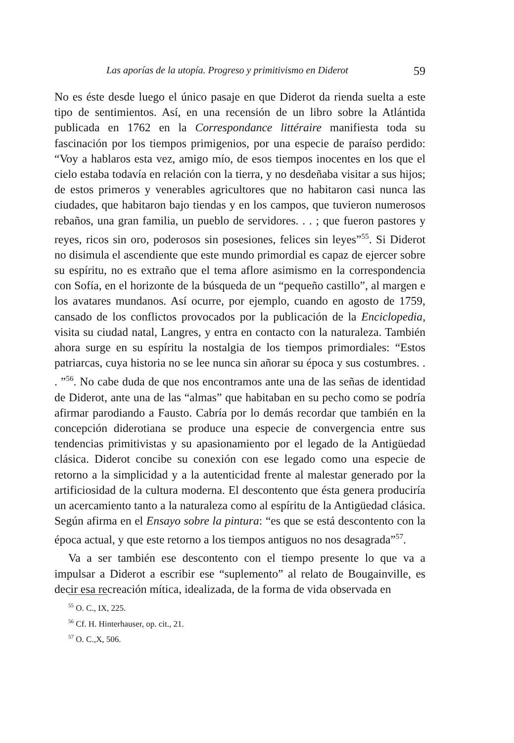Las aporías de la utopía. Progreso y primitivismo en Diderot 59
No es éste desde luego el único pasaje en que Diderot da rienda suelta a este tipo de sentimientos. Así, en una recensión de un libro sobre la Atlántida publicada en 1762 en la Correspondance littéraire manifiesta toda su fascinación por los tiempos primigenios, por una especie de paraíso perdido: “Voy a hablaros esta vez, amigo mío, de esos tiempos inocentes en los que el cielo estaba todavía en relación con la tierra, y no desdeñaba visitar a sus hijos; de estos primeros y venerables agricultores que no habitaron casi nunca las ciudades, que habitaron bajo tiendas y en los campos, que tuvieron numerosos rebaños, una gran familia, un pueblo de servidores. . . ; que fueron pastores y reyes, ricos sin oro, poderosos sin posesiones, felices sin leyes”<sup>55</sup>. Si Diderot no disimula el ascendiente que este mundo primordial es capaz de ejercer sobre su espíritu, no es extraño que el tema aflore asimismo en la correspondencia con Sofía, en el horizonte de la búsqueda de un “pequeño castillo”, al margen e los avatares mundanos. Así ocurre, por ejemplo, cuando en agosto de 1759, cansado de los conflictos provocados por la publicación de la Enciclopedia, visita su ciudad natal, Langres, y entra en contacto con la naturaleza. También ahora surge en su espíritu la nostalgia de los tiempos primordiales: “Estos patriarcas, cuya historia no se lee nunca sin añorar su época y sus costumbres. . . ”<sup>56</sup>. No cabe duda de que nos encontramos ante una de las señas de identidad de Diderot, ante una de las “almas” que habitaban en su pecho como se podría afirmar parodiando a Fausto. Cabría por lo demás recordar que también en la concepción diderotiana se produce una especie de convergencia entre sus tendencias primitivistas y su apasionamiento por el legado de la Antigüedad clásica. Diderot concibe su conexión con ese legado como una especie de retorno a la simplicidad y a la autenticidad frente al malestar generado por la artificiosidad de la cultura moderna. El descontento que ésta genera produciría un acercamiento tanto a la naturaleza como al espíritu de la Antigüedad clásica. Según afirma en el Ensayo sobre la pintura: “es que se está descontento con la época actual, y que este retorno a los tiempos antiguos no nos desagrada”<sup>57</sup>.
Va a ser también ese descontento con el tiempo presente lo que va a impulsar a Diderot a escribir ese “suplemento” al relato de Bougainville, es decir esa recreación mítica, idealizada, de la forma de vida observada en
<sup>55</sup> O. C., IX, 225.
<sup>56</sup> Cf. H. Hinterhauser, op. cit., 21.
<sup>57</sup> O. C.,X, 506.